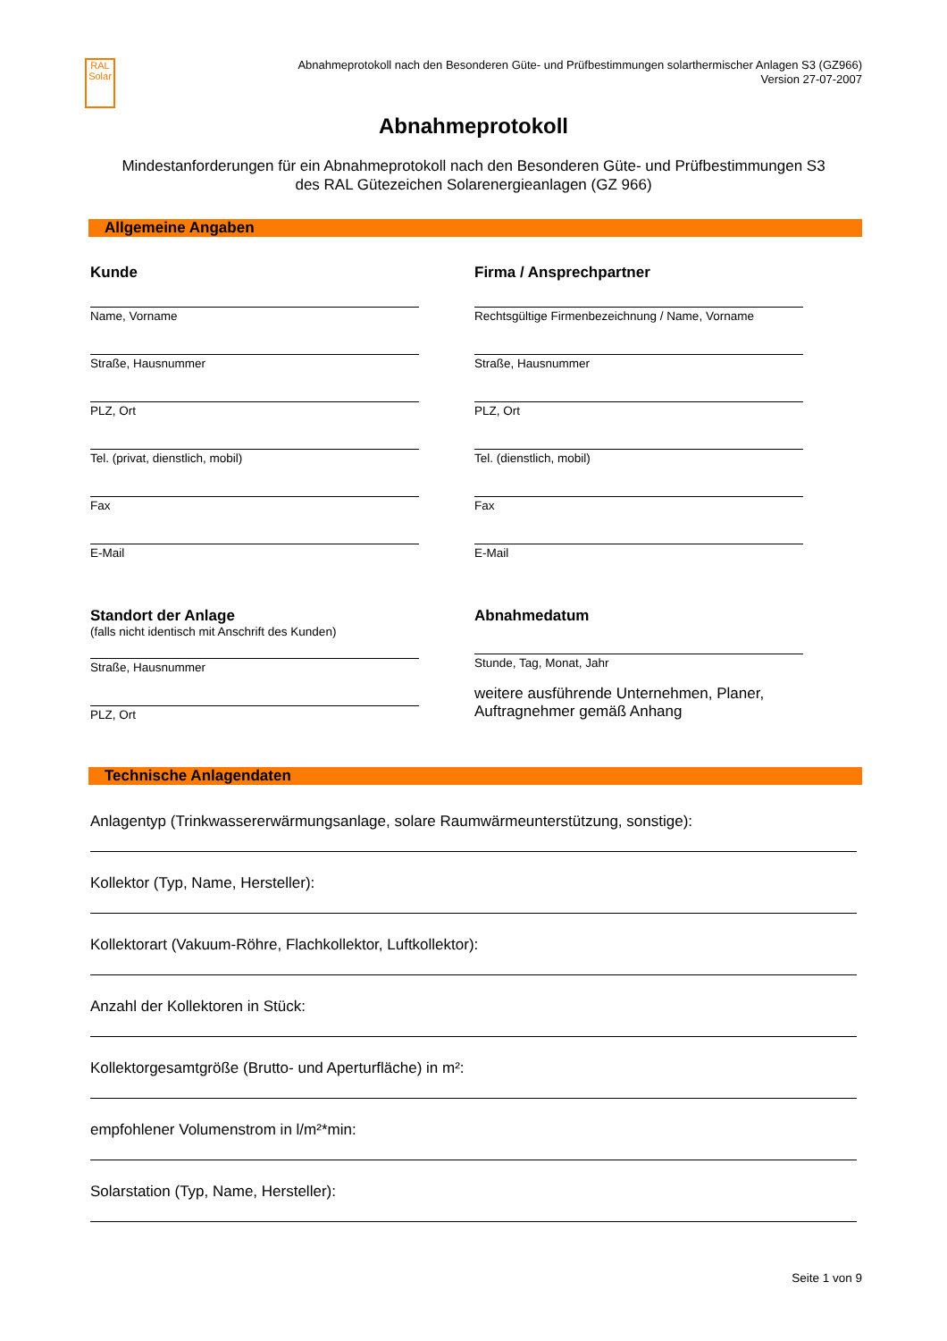RAL
Solar
Abnahmeprotokoll nach den Besonderen Güte- und Prüfbestimmungen solarthermischer Anlagen S3 (GZ966)
Version 27-07-2007
Abnahmeprotokoll
Mindestanforderungen für ein Abnahmeprotokoll nach den Besonderen Güte- und Prüfbestimmungen S3
des RAL Gütezeichen Solarenergieanlagen (GZ 966)
Allgemeine Angaben
Kunde
Name, Vorname
Straße, Hausnummer
PLZ, Ort
Tel. (privat, dienstlich, mobil)
Fax
E-Mail
Standort der Anlage
(falls nicht identisch mit Anschrift des Kunden)
Straße, Hausnummer
PLZ, Ort
Firma / Ansprechpartner
Rechtsgültige Firmenbezeichnung / Name, Vorname
Straße, Hausnummer
PLZ, Ort
Tel. (dienstlich, mobil)
Fax
E-Mail
Abnahmedatum
Stunde, Tag, Monat, Jahr
weitere ausführende Unternehmen, Planer,
Auftragnehmer gemäß Anhang
Technische Anlagendaten
Anlagentyp (Trinkwassererwärmungsanlage, solare Raumwärmeunterstützung, sonstige):
Kollektor (Typ, Name, Hersteller):
Kollektorart (Vakuum-Röhre, Flachkollektor, Luftkollektor):
Anzahl der Kollektoren in Stück:
Kollektorgesamtgröße (Brutto- und Aperturfläche) in m²:
empfohlener Volumenstrom in l/m²*min:
Solarstation (Typ, Name, Hersteller):
Seite 1 von 9